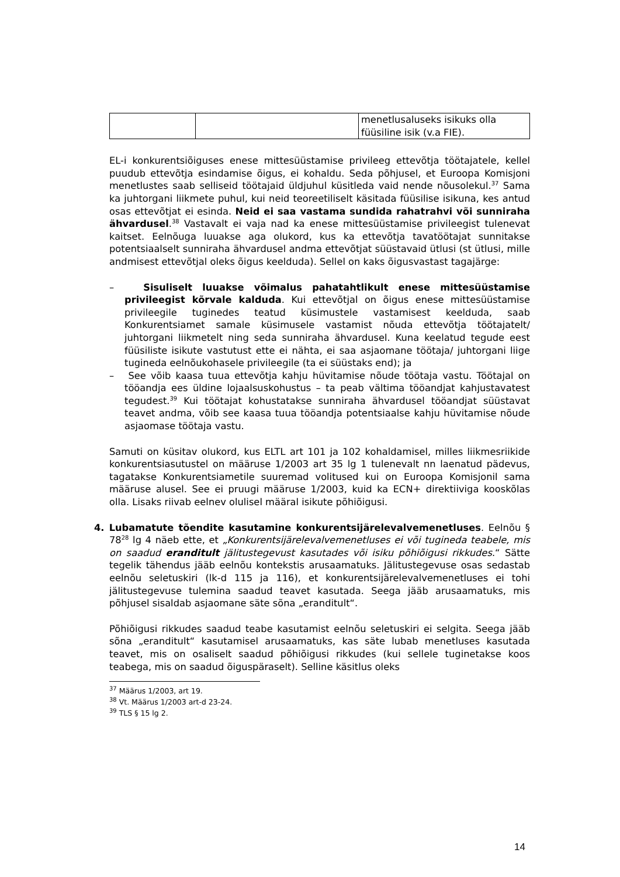| | | menetlusaluseks isikuks olla füüsiline isik (v.a FIE). |
EL-i konkurentsiõiguses enese mittesüüstamise privileeg ettevõtja töötajatele, kellel puudub ettevõtja esindamise õigus, ei kohaldu. Seda põhjusel, et Euroopa Komisjoni menetlustes saab selliseid töötajaid üldjuhul küsitleda vaid nende nõusolekul.<sup>37</sup> Sama ka juhtorgani liikmete puhul, kui neid teoreetiliselt käsitada füüsilise isikuna, kes antud osas ettevõtjat ei esinda. Neid ei saa vastama sundida rahatrahvi või sunniraha ähvardusel.<sup>38</sup> Vastavalt ei vaja nad ka enese mittesüüstamise privileegist tulenevat kaitset. Eelnõuga luuakse aga olukord, kus ka ettevõtja tavatöötajat sunnitakse potentsiaalselt sunniraha ähvardusel andma ettevõtjat süüstavaid ütlusi (st ütlusi, mille andmisest ettevõtjal oleks õigus keelduda). Sellel on kaks õigusvastast tagajärge:
– Sisuliselt luuakse võimalus pahatahtlikult enese mittesüüstamise privileegist kõrvale kalduda. Kui ettevõtjal on õigus enese mittesüüstamise privileegile tuginedes teatud küsimustele vastamisest keelduda, saab Konkurentsiamet samale küsimusele vastamist nõuda ettevõtja töötajatelt/ juhtorgani liikmetelt ning seda sunniraha ähvardusel. Kuna keelatud tegude eest füüsiliste isikute vastutust ette ei nähta, ei saa asjaomane töötaja/ juhtorgani liige tugineda eelnõukohasele privileegile (ta ei süüstaks end); ja
– See võib kaasa tuua ettevõtja kahju hüvitamise nõude töötaja vastu. Töötajal on tööandja ees üldine lojaalsuskohustus – ta peab vältima tööandjat kahjustavatest tegudest.<sup>39</sup> Kui töötajat kohustatakse sunniraha ähvardusel tööandjat süüstavat teavet andma, võib see kaasa tuua tööandja potentsiaalse kahju hüvitamise nõude asjaomase töötaja vastu.
Samuti on küsitav olukord, kus ELTL art 101 ja 102 kohaldamisel, milles liikmesriikide konkurentsiasutustel on määruse 1/2003 art 35 lg 1 tulenevalt nn laenatud pädevus, tagatakse Konkurentsiametile suuremad volitused kui on Euroopa Komisjonil sama määruse alusel. See ei pruugi määruse 1/2003, kuid ka ECN+ direktiiviga kooskõlas olla. Lisaks riivab eelnev olulisel määral isikute põhiõigusi.
4. Lubamatute tõendite kasutamine konkurentsijärelevalvemenetluses. Eelnõu § 78<sup>28</sup> lg 4 näeb ette, et „Konkurentsijärelevalvemenetluses ei või tugineda teabele, mis on saadud erandi­tult jälitustegevust kasutades või isiku põhiõigusi rikkudes.“ Sätte tegelik tähendus jääb eelnõu kontekstis arusaamatuks. Jälitustegevuse osas sedastab eelnõu seletuskiri (lk-d 115 ja 116), et konkurentsijärelevalvemenetluses ei tohi jälitustegevuse tulemina saadud teavet kasutada. Seega jääb arusaamatuks, mis põhjusel sisaldab asjaomane säte sõna „erandi­tult“.
Põhiõigusi rikkudes saadud teabe kasutamist eelnõu seletuskiri ei selgita. Seega jääb sõna „eranditult“ kasutamisel arusaamatuks, kas säte lubab menetluses kasutada teavet, mis on osaliselt saadud põhiõigusi rikkudes (kui sellele tuginetakse koos teabega, mis on saadud õiguspäraselt). Selline käsitlus oleks
<sup>37</sup> Määrus 1/2003, art 19.
<sup>38</sup> Vt. Määrus 1/2003 art-d 23-24.
<sup>39</sup> TLS § 15 lg 2.
14